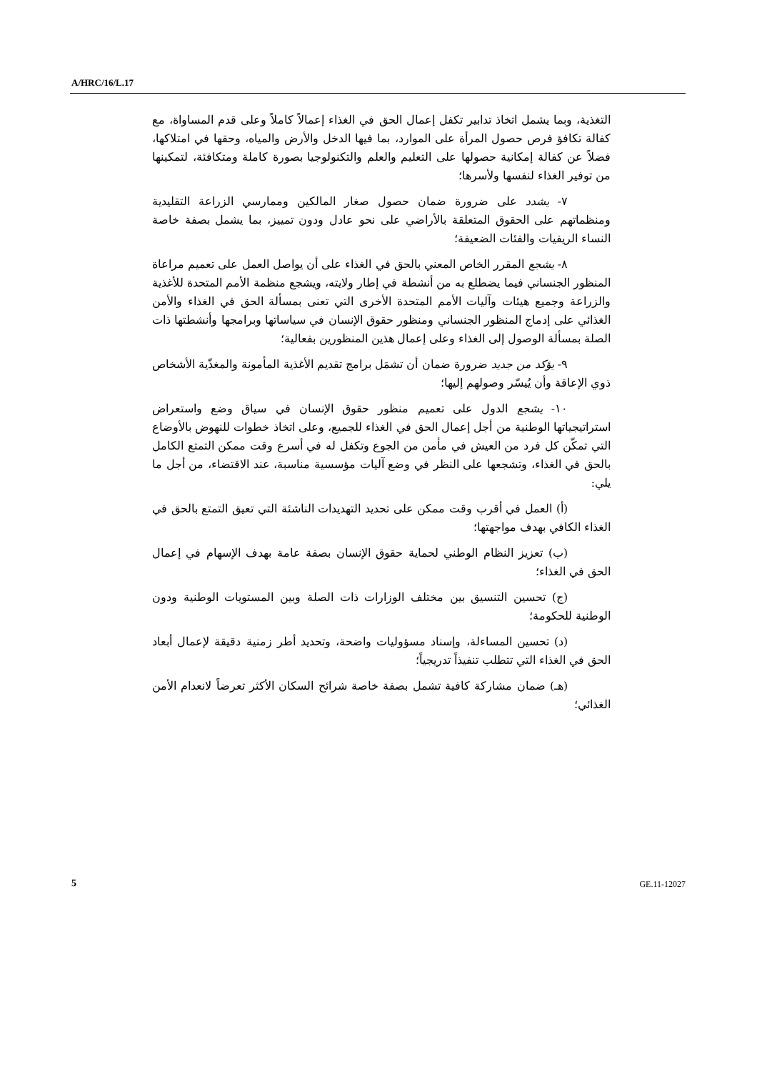A/HRC/16/L.17
التغذية، وبما يشمل اتخاذ تدابير تكفل إعمال الحق في الغذاء إعمالاً كاملاً وعلى قدم المساواة، مع كفالة تكافؤ فرص حصول المرأة على الموارد، بما فيها الدخل والأرض والمياه، وحقها في امتلاكها، فضلاً عن كفالة إمكانية حصولها على التعليم والعلم والتكنولوجيا بصورة كاملة ومتكافئة، لتمكينها من توفير الغذاء لنفسها ولأسرها؛
٧- يشدد على ضرورة ضمان حصول صغار المالكين وممارسي الزراعة التقليدية ومنظماتهم على الحقوق المتعلقة بالأراضي على نحو عادل ودون تمييز، بما يشمل بصفة خاصة النساء الريفيات والفئات الضعيفة؛
٨- يشجع المقرر الخاص المعني بالحق في الغذاء على أن يواصل العمل على تعميم مراعاة المنظور الجنساني فيما يضطلع به من أنشطة في إطار ولايته، ويشجع منظمة الأمم المتحدة للأغذية والزراعة وجميع هيئات وآليات الأمم المتحدة الأخرى التي تعنى بمسألة الحق في الغذاء والأمن الغذائي على إدماج المنظور الجنساني ومنظور حقوق الإنسان في سياساتها وبرامجها وأنشطتها ذات الصلة بمسألة الوصول إلى الغذاء وعلى إعمال هذين المنظورين بفعالية؛
٩- يؤكد من جديد ضرورة ضمان أن تشمَل برامج تقديم الأغذية المأمونة والمغذّية الأشخاص ذوي الإعاقة وأن يُيسّر وصولهم إليها؛
١٠- يشجع الدول على تعميم منظور حقوق الإنسان في سياق وضع واستعراض استراتيجياتها الوطنية من أجل إعمال الحق في الغذاء للجميع، وعلى اتخاذ خطوات للنهوض بالأوضاع التي تمكّن كل فرد من العيش في مأمن من الجوع وتكفل له في أسرع وقت ممكن التمتع الكامل بالحق في الغذاء، وتشجعها على النظر في وضع آليات مؤسسية مناسبة، عند الاقتضاء، من أجل ما يلي:
(أ) العمل في أقرب وقت ممكن على تحديد التهديدات الناشئة التي تعيق التمتع بالحق في الغذاء الكافي بهدف مواجهتها؛
(ب) تعزيز النظام الوطني لحماية حقوق الإنسان بصفة عامة بهدف الإسهام في إعمال الحق في الغذاء؛
(ج) تحسين التنسيق بين مختلف الوزارات ذات الصلة وبين المستويات الوطنية ودون الوطنية للحكومة؛
(د) تحسين المساءلة، وإسناد مسؤوليات واضحة، وتحديد أطر زمنية دقيقة لإعمال أبعاد الحق في الغذاء التي تتطلب تنفيذاً تدريجياً؛
(هـ) ضمان مشاركة كافية تشمل بصفة خاصة شرائح السكان الأكثر تعرضاً لانعدام الأمن الغذائي؛
5 GE.11-12027